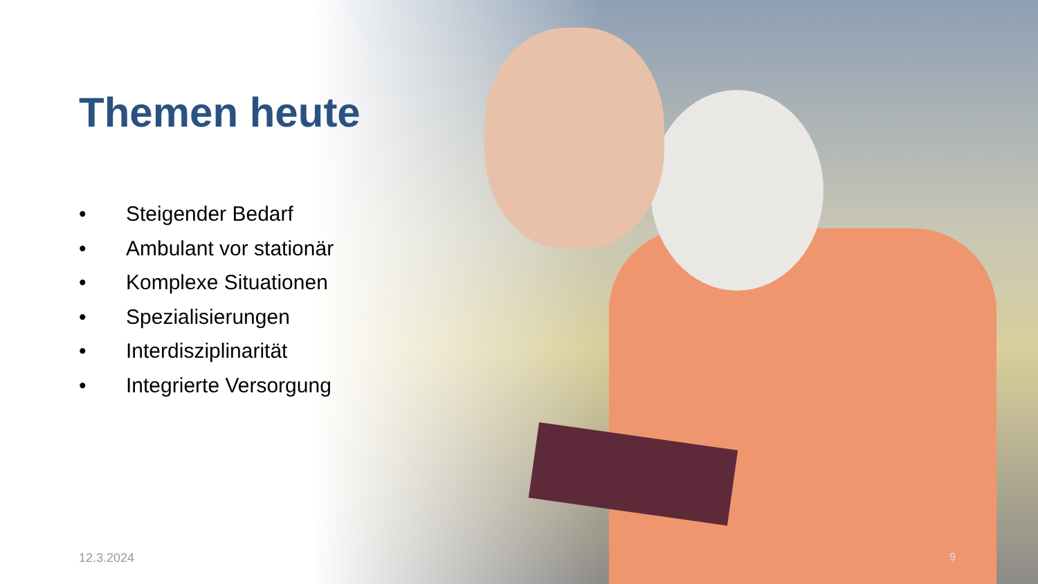Themen heute
• Steigender Bedarf
• Ambulant vor stationär
• Komplexe Situationen
• Spezialisierungen
• Interdisziplinarität
• Integrierte Versorgung
12.3.2024 9